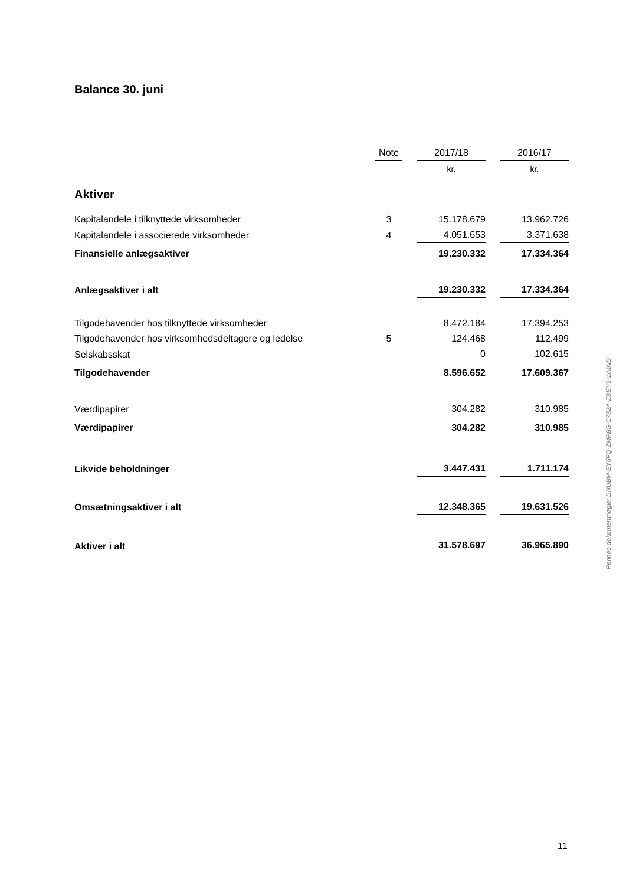Balance 30. juni
| | Note | | 2017/18 | | 2016/17 |
| --- | --- | --- | --- | --- | --- |
| | | | kr. | | kr. |
| Aktiver | | | | | |
| Kapitalandele i tilknyttede virksomheder | 3 | | 15.178.679 | | 13.962.726 |
| Kapitalandele i associerede virksomheder | 4 | | 4.051.653 | | 3.371.638 |
| Finansielle anlægsaktiver | | | 19.230.332 | | 17.334.364 |
| Anlægsaktiver i alt | | | 19.230.332 | | 17.334.364 |
| Tilgodehavender hos tilknyttede virksomheder | | | 8.472.184 | | 17.394.253 |
| Tilgodehavender hos virksomhedsdeltagere og ledelse | 5 | | 124.468 | | 112.499 |
| Selskabsskat | | | 0 | | 102.615 |
| Tilgodehavender | | | 8.596.652 | | 17.609.367 |
| Værdipapirer | | | 304.282 | | 310.985 |
| Værdipapirer | | | 304.282 | | 310.985 |
| Likvide beholdninger | | | 3.447.431 | | 1.711.174 |
| Omsætningsaktiver i alt | | | 12.348.365 | | 19.631.526 |
| Aktiver i alt | | | 31.578.697 | | 36.965.890 |
Penneo dokumentnøgle: DNUBM-EY5FQ-ZMPBS-C782A-ZBEY6-1IMND
11